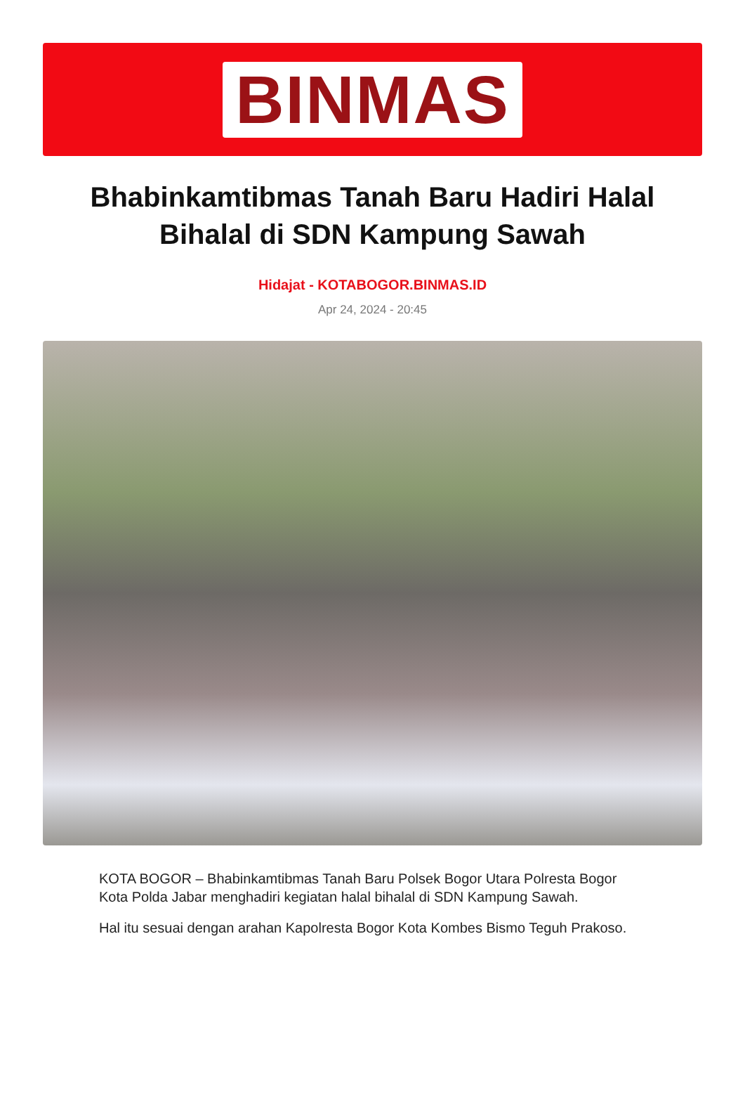BINMAS
Bhabinkamtibmas Tanah Baru Hadiri Halal Bihalal di SDN Kampung Sawah
Hidajat - KOTABOGOR.BINMAS.ID
Apr 24, 2024 - 20:45
KOTA BOGOR – Bhabinkamtibmas Tanah Baru Polsek Bogor Utara Polresta Bogor Kota Polda Jabar menghadiri kegiatan halal bihalal di SDN Kampung Sawah.
Hal itu sesuai dengan arahan Kapolresta Bogor Kota Kombes Bismo Teguh Prakoso.